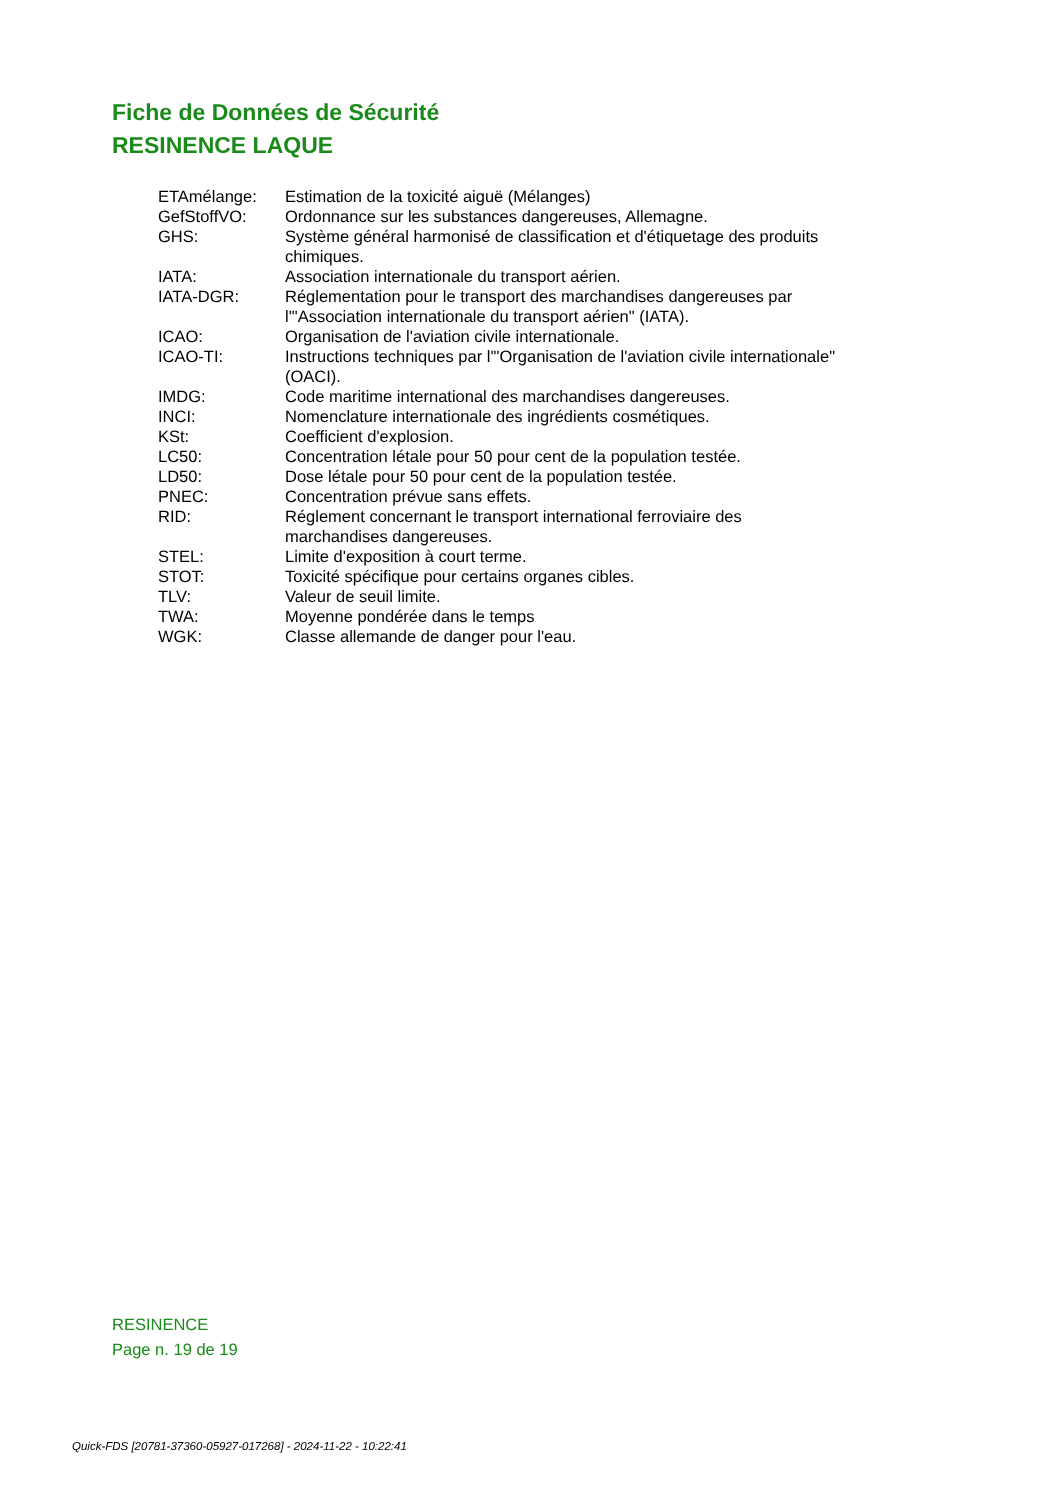Fiche de Données de Sécurité
RESINENCE LAQUE
| ETAmélange: | Estimation de la toxicité aiguë (Mélanges) |
| GefStoffVO: | Ordonnance sur les substances dangereuses, Allemagne. |
| GHS: | Système général harmonisé de classification et d'étiquetage des produits chimiques. |
| IATA: | Association internationale du transport aérien. |
| IATA-DGR: | Réglementation pour le transport des marchandises dangereuses par l'"Association internationale du transport aérien" (IATA). |
| ICAO: | Organisation de l'aviation civile internationale. |
| ICAO-TI: | Instructions techniques par l'"Organisation de l'aviation civile internationale" (OACI). |
| IMDG: | Code maritime international des marchandises dangereuses. |
| INCI: | Nomenclature internationale des ingrédients cosmétiques. |
| KSt: | Coefficient d'explosion. |
| LC50: | Concentration létale pour 50 pour cent de la population testée. |
| LD50: | Dose létale pour 50 pour cent de la population testée. |
| PNEC: | Concentration prévue sans effets. |
| RID: | Réglement concernant le transport international ferroviaire des marchandises dangereuses. |
| STEL: | Limite d'exposition à court terme. |
| STOT: | Toxicité spécifique pour certains organes cibles. |
| TLV: | Valeur de seuil limite. |
| TWA: | Moyenne pondérée dans le temps |
| WGK: | Classe allemande de danger pour l'eau. |
RESINENCE
Page n. 19 de 19
Quick-FDS [20781-37360-05927-017268] - 2024-11-22 - 10:22:41